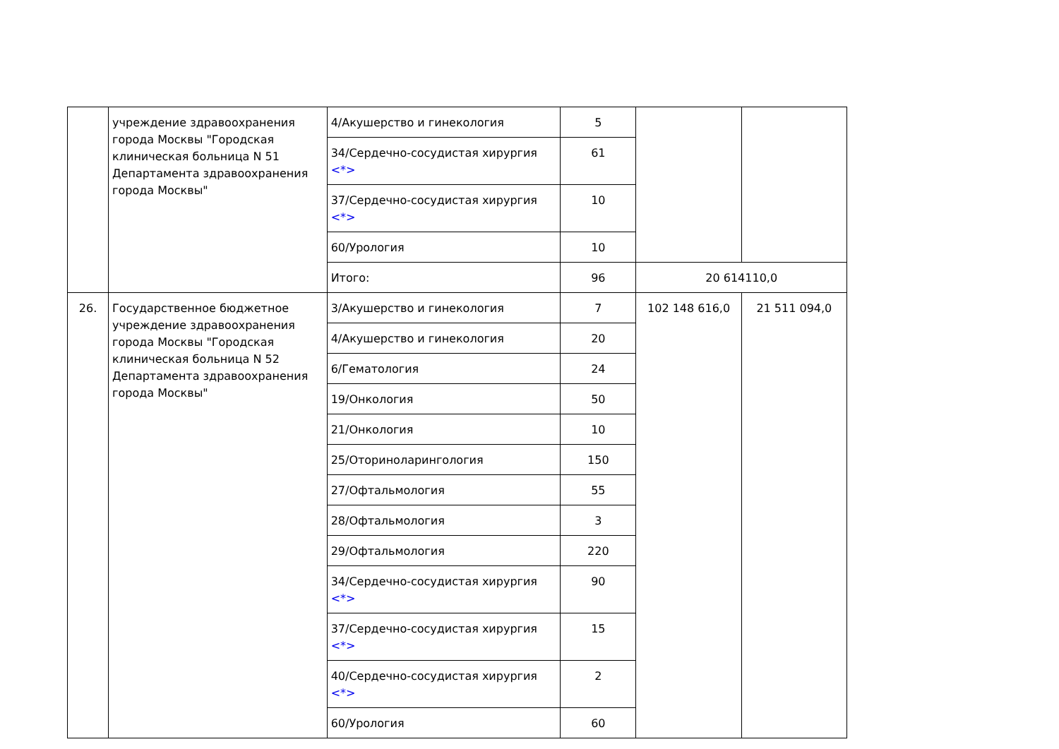| | учреждение здравоохранения города Москвы "Городская клиническая больница N 51 Департамента здравоохранения города Москвы" | 4/Акушерство и гинекология | 5 | | |
| | | 34/Сердечно-сосудистая хирургия <*> | 61 | | |
| | | 37/Сердечно-сосудистая хирургия <*> | 10 | | |
| | | 60/Урология | 10 | | |
| | | Итого: | 96 | 20 614110,0 | |
| 26. | Государственное бюджетное учреждение здравоохранения города Москвы "Городская клиническая больница N 52 Департамента здравоохранения города Москвы" | 3/Акушерство и гинекология | 7 | 102 148 616,0 | 21 511 094,0 |
| | | 4/Акушерство и гинекология | 20 | | |
| | | 6/Гематология | 24 | | |
| | | 19/Онкология | 50 | | |
| | | 21/Онкология | 10 | | |
| | | 25/Оториноларингология | 150 | | |
| | | 27/Офтальмология | 55 | | |
| | | 28/Офтальмология | 3 | | |
| | | 29/Офтальмология | 220 | | |
| | | 34/Сердечно-сосудистая хирургия <*> | 90 | | |
| | | 37/Сердечно-сосудистая хирургия <*> | 15 | | |
| | | 40/Сердечно-сосудистая хирургия <*> | 2 | | |
| | | 60/Урология | 60 | | |